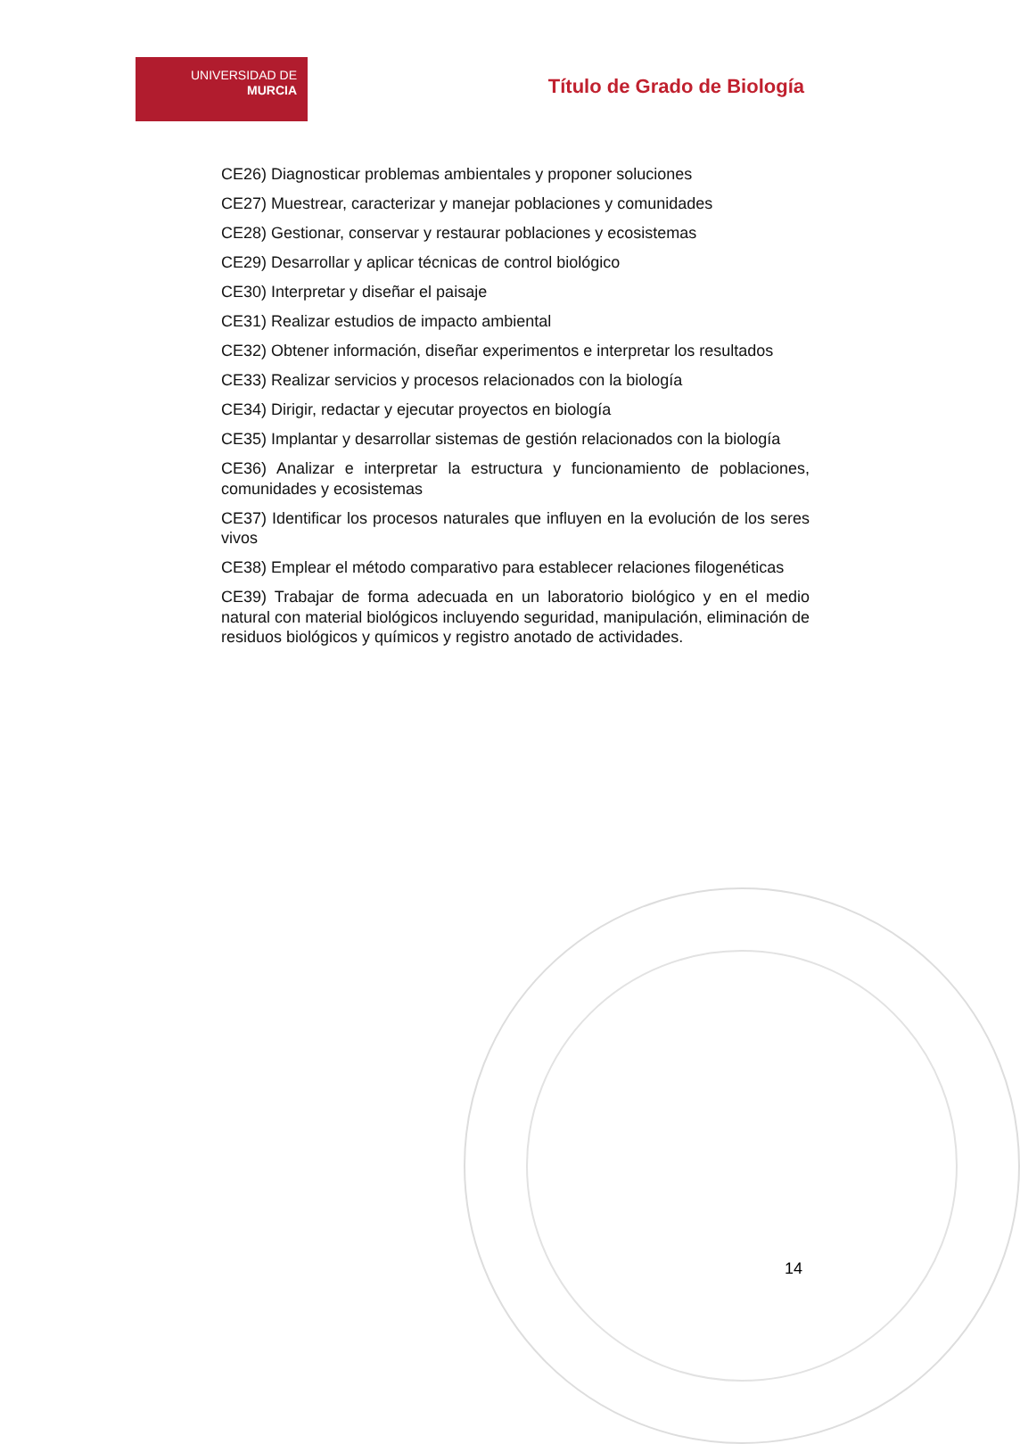UNIVERSIDAD DE
MURCIA
Título de Grado de Biología
CE26) Diagnosticar problemas ambientales y proponer soluciones
CE27) Muestrear, caracterizar y manejar poblaciones y comunidades
CE28) Gestionar, conservar y restaurar poblaciones y ecosistemas
CE29) Desarrollar y aplicar técnicas de control biológico
CE30) Interpretar y diseñar el paisaje
CE31) Realizar estudios de impacto ambiental
CE32) Obtener información, diseñar experimentos e interpretar los resultados
CE33) Realizar servicios y procesos relacionados con la biología
CE34) Dirigir, redactar y ejecutar proyectos en biología
CE35) Implantar y desarrollar sistemas de gestión relacionados con la biología
CE36) Analizar e interpretar la estructura y funcionamiento de poblaciones, comunidades y ecosistemas
CE37) Identificar los procesos naturales que influyen en la evolución de los seres vivos
CE38) Emplear el método comparativo para establecer relaciones filogenéticas
CE39) Trabajar de forma adecuada en un laboratorio biológico y en el medio natural con material biológicos incluyendo seguridad, manipulación, eliminación de residuos biológicos y químicos y registro anotado de actividades.
14